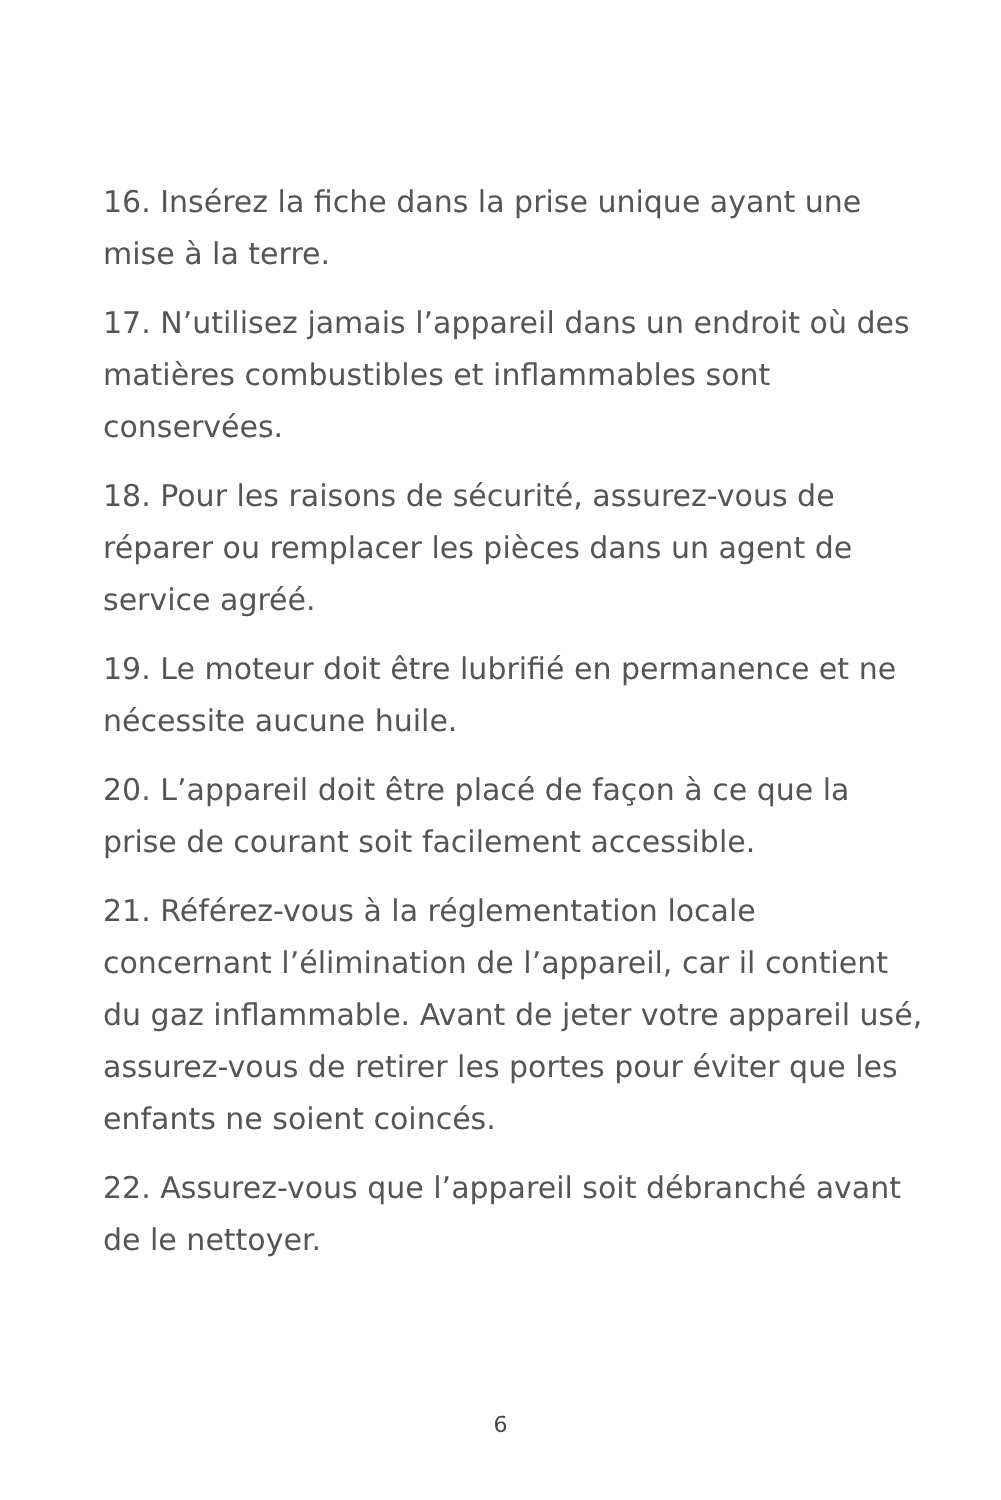16. Insérez la fiche dans la prise unique ayant une mise à la terre.
17. N’utilisez jamais l’appareil dans un endroit où des matières combustibles et inflammables sont conservées.
18. Pour les raisons de sécurité, assurez-vous de réparer ou remplacer les pièces dans un agent de service agréé.
19. Le moteur doit être lubrifié en permanence et ne nécessite aucune huile.
20. L’appareil doit être placé de façon à ce que la prise de courant soit facilement accessible.
21. Référez-vous à la réglementation locale concernant l’élimination de l’appareil, car il contient du gaz inflammable. Avant de jeter votre appareil usé, assurez-vous de retirer les portes pour éviter que les enfants ne soient coincés.
22. Assurez-vous que l’appareil soit débranché avant de le nettoyer.
6